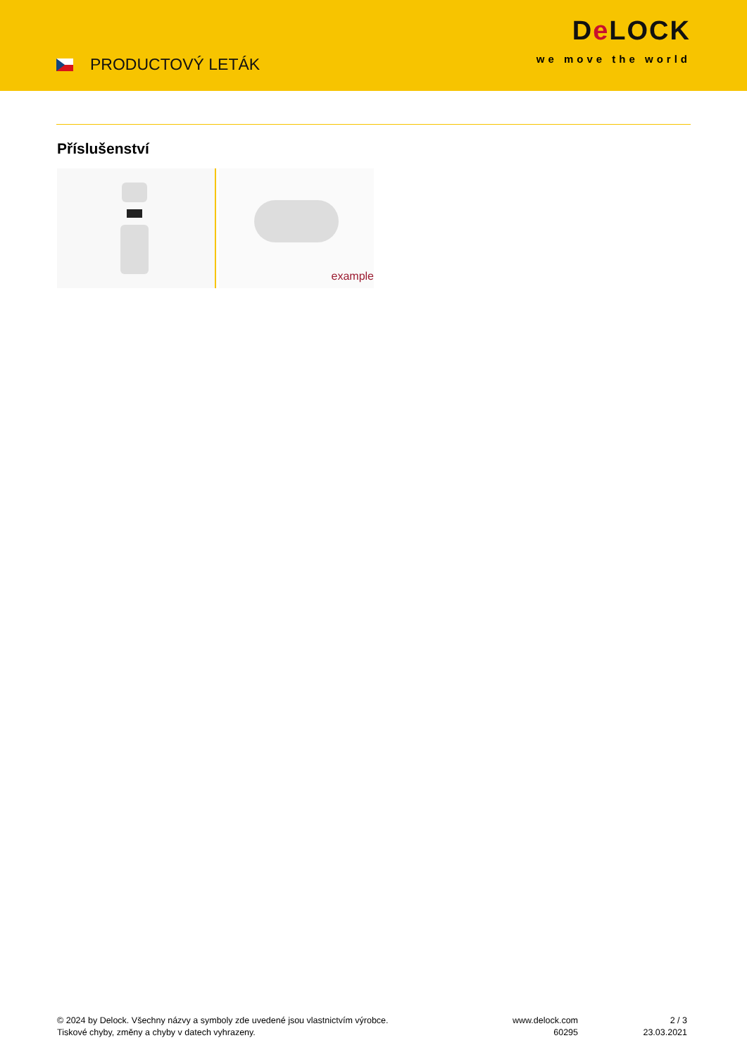PRODUCTOVÝ LETÁK
De LOCK
we move the world
Příslušenství
example
© 2024 by Delock. Všechny názvy a symboly zde uvedené jsou vlastnictvím výrobce.
Tiskové chyby, změny a chyby v datech vyhrazeny.
www.delock.com
60295
2 / 3
23.03.2021